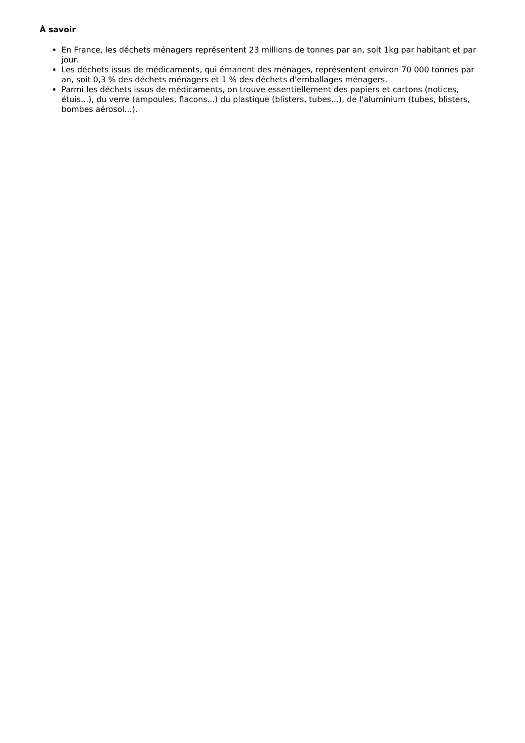À savoir
En France, les déchets ménagers représentent 23 millions de tonnes par an, soit 1kg par habitant et par jour.
Les déchets issus de médicaments, qui émanent des ménages, représentent environ 70 000 tonnes par an, soit 0,3 % des déchets ménagers et 1 % des déchets d'emballages ménagers.
Parmi les déchets issus de médicaments, on trouve essentiellement des papiers et cartons (notices, étuis...), du verre (ampoules, flacons...) du plastique (blisters, tubes...), de l'aluminium (tubes, blisters, bombes aérosol...).